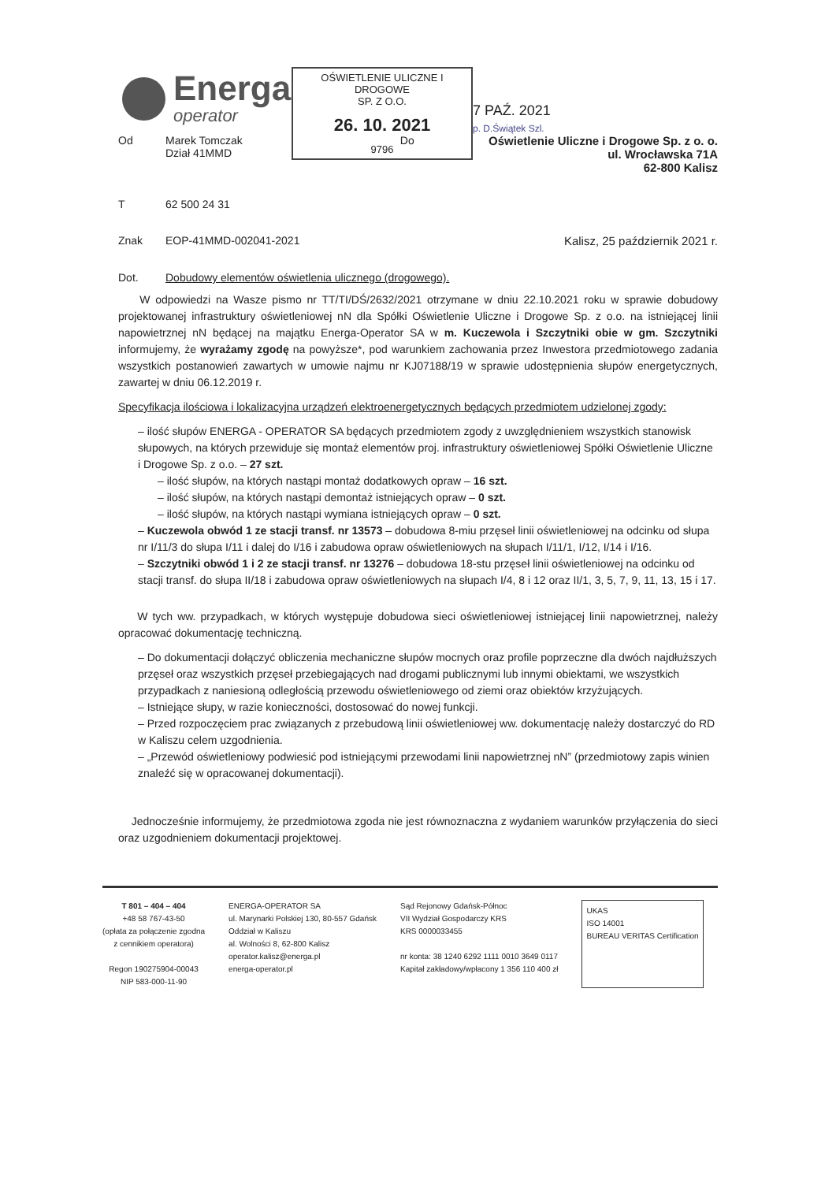OŚWIETLENIE ULICZNE I DROGOWE
SP. Z O.O.
26. 10. 2021
9796
Energa
operator
7 PAŹ. 2021
p. D.Świątek Szl.
Od Marek Tomczak
Dział 41MMD Do Oświetlenie Uliczne i Drogowe Sp. z o. o.
ul. Wrocławska 71A
62-800 Kalisz
T 62 500 24 31
Znak EOP-41MMD-002041-2021 Kalisz, 25 październik 2021 r.
Dot. Dobudowy elementów oświetlenia ulicznego (drogowego).
W odpowiedzi na Wasze pismo nr TT/TI/DŚ/2632/2021 otrzymane w dniu 22.10.2021 roku w sprawie dobudowy projektowanej infrastruktury oświetleniowej nN dla Spółki Oświetlenie Uliczne i Drogowe Sp. z o.o. na istniejącej linii napowietrznej nN będącej na majątku Energa-Operator SA w m. Kuczewola i Szczytniki obie w gm. Szczytniki informujemy, że wyrażamy zgodę na powyższe*, pod warunkiem zachowania przez Inwestora przedmiotowego zadania wszystkich postanowień zawartych w umowie najmu nr KJ07188/19 w sprawie udostępnienia słupów energetycznych, zawartej w dniu 06.12.2019 r.
Specyfikacja ilościowa i lokalizacyjna urządzeń elektroenergetycznych będących przedmiotem udzielonej zgody:
– ilość słupów ENERGA - OPERATOR SA będących przedmiotem zgody z uwzględnieniem wszystkich stanowisk słupowych, na których przewiduje się montaż elementów proj. infrastruktury oświetleniowej Spółki Oświetlenie Uliczne i Drogowe Sp. z o.o. – 27 szt.
– ilość słupów, na których nastąpi montaż dodatkowych opraw – 16 szt.
– ilość słupów, na których nastąpi demontaż istniejących opraw – 0 szt.
– ilość słupów, na których nastąpi wymiana istniejących opraw – 0 szt.
– Kuczewola obwód 1 ze stacji transf. nr 13573 – dobudowa 8-miu przęseł linii oświetleniowej na odcinku od słupa nr I/11/3 do słupa I/11 i dalej do I/16 i zabudowa opraw oświetleniowych na słupach I/11/1, I/12, I/14 i I/16.
– Szczytniki obwód 1 i 2 ze stacji transf. nr 13276 – dobudowa 18-stu przęseł linii oświetleniowej na odcinku od stacji transf. do słupa II/18 i zabudowa opraw oświetleniowych na słupach I/4, 8 i 12 oraz II/1, 3, 5, 7, 9, 11, 13, 15 i 17.
W tych ww. przypadkach, w których występuje dobudowa sieci oświetleniowej istniejącej linii napowietrznej, należy opracować dokumentację techniczną.
– Do dokumentacji dołączyć obliczenia mechaniczne słupów mocnych oraz profile poprzeczne dla dwóch najdłuższych przęseł oraz wszystkich przęseł przebiegających nad drogami publicznymi lub innymi obiektami, we wszystkich przypadkach z naniesioną odległością przewodu oświetleniowego od ziemi oraz obiektów krzyżujących.
– Istniejące słupy, w razie konieczności, dostosować do nowej funkcji.
– Przed rozpoczęciem prac związanych z przebudową linii oświetleniowej ww. dokumentację należy dostarczyć do RD w Kaliszu celem uzgodnienia.
– „Przewód oświetleniowy podwiesić pod istniejącymi przewodami linii napowietrznej nN” (przedmiotowy zapis winien znaleźć się w opracowanej dokumentacji).
Jednocześnie informujemy, że przedmiotowa zgoda nie jest równoznaczna z wydaniem warunków przyłączenia do sieci oraz uzgodnieniem dokumentacji projektowej.
T 801 – 404 – 404
+48 58 767-43-50
(opłata za połączenie zgodna
z cennikiem operatora)
Regon 190275904-00043
NIP 583-000-11-90
ENERGA-OPERATOR SA
ul. Marynarki Polskiej 130, 80-557 Gdańsk
Oddział w Kaliszu
al. Wolności 8, 62-800 Kalisz
operator.kalisz@energa.pl
energa-operator.pl
Sąd Rejonowy Gdańsk-Północ
VII Wydział Gospodarczy KRS
KRS 0000033455
nr konta: 38 1240 6292 1111 0010 3649 0117
Kapitał zakładowy/wpłacony 1 356 110 400 zł
UKAS
ISO 14001
BUREAU VERITAS Certification